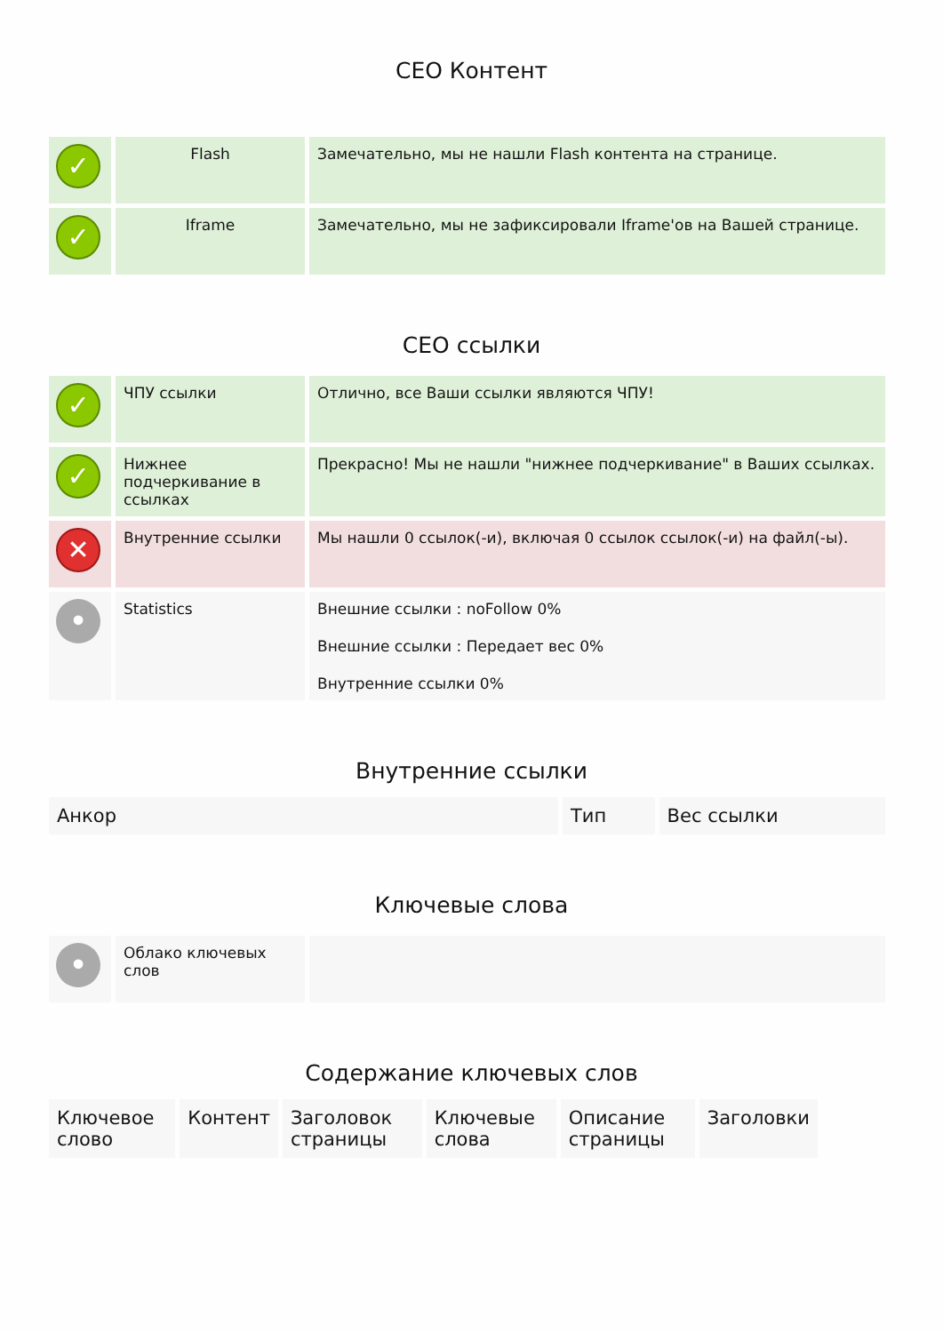СЕО Контент
| ✓ | Flash | Замечательно, мы не нашли Flash контента на странице. |
| ✓ | Iframe | Замечательно, мы не зафиксировали Iframe'ов на Вашей странице. |
СЕО ссылки
| ✓ | ЧПУ ссылки | Отлично, все Ваши ссылки являются ЧПУ! |
| ✓ | Нижнее подчеркивание в ссылках | Прекрасно! Мы не нашли "нижнее подчеркивание" в Ваших ссылках. |
| ✕ | Внутренние ссылки | Мы нашли 0 ссылок(-и), включая 0 ссылок ссылок(-и) на файл(-ы). |
| • | Statistics | Внешние ссылки : noFollow 0% Внешние ссылки : Передает вес 0% Внутренние ссылки 0% |
Внутренние ссылки
| Анкор | Тип | Вес ссылки |
| --- | --- | --- |
Ключевые слова
| • | Облако ключевых слов | |
Содержание ключевых слов
| Ключевое слово | Контент | Заголовок страницы | Ключевые слова | Описание страницы | Заголовки |
| --- | --- | --- | --- | --- | --- |